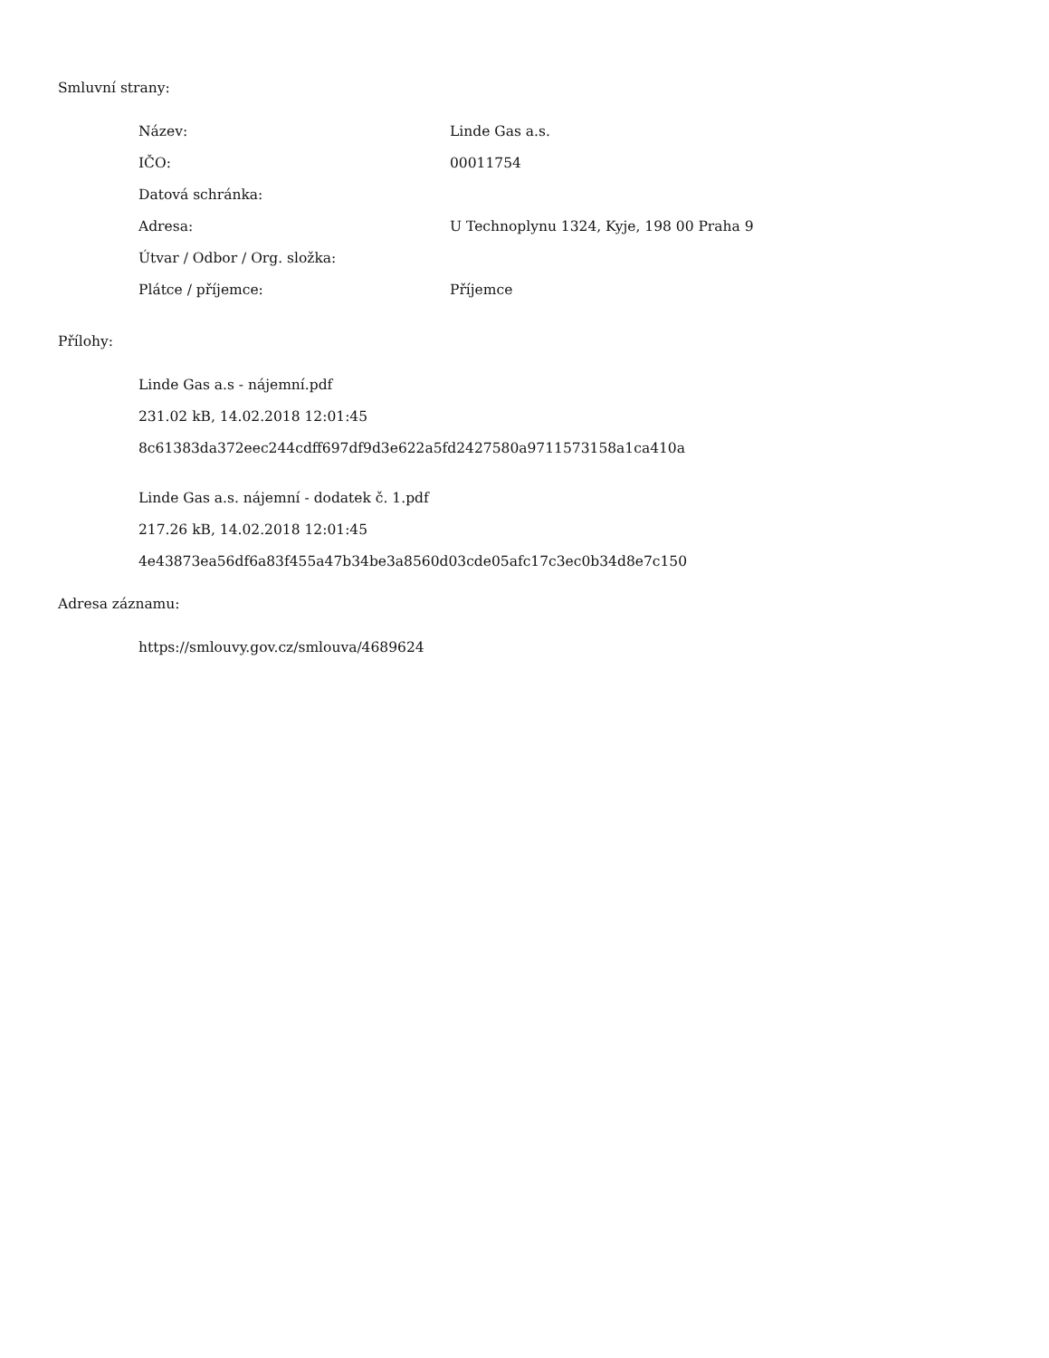Smluvní strany:
| Název: | Linde Gas a.s. |
| IČO: | 00011754 |
| Datová schránka: | |
| Adresa: | U Technoplynu 1324, Kyje, 198 00 Praha 9 |
| Útvar / Odbor / Org. složka: | |
| Plátce / příjemce: | Příjemce |
Přílohy:
Linde Gas a.s - nájemní.pdf
231.02 kB, 14.02.2018 12:01:45
8c61383da372eec244cdff697df9d3e622a5fd2427580a9711573158a1ca410a
Linde Gas a.s. nájemní - dodatek č. 1.pdf
217.26 kB, 14.02.2018 12:01:45
4e43873ea56df6a83f455a47b34be3a8560d03cde05afc17c3ec0b34d8e7c150
Adresa záznamu:
https://smlouvy.gov.cz/smlouva/4689624